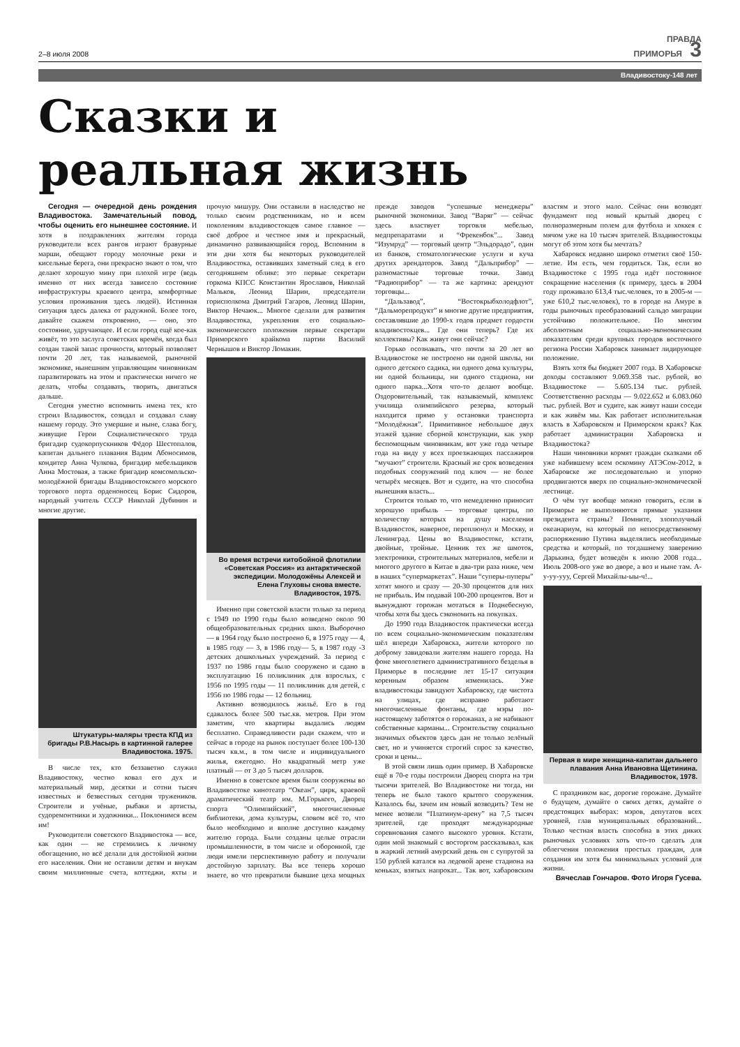2–8 июля 2008 ПРАВДА
ПРИМОРЬЯ 3
Владивостоку-148 лет
Сказки и реальная жизнь
Сегодня — очередной день рождения Владивостока. Замечательный повод, чтобы оценить его нынешнее состояние. И хотя в поздравлениях жителям города руководители всех рангов играют бравурные марши, обещают городу молочные реки и кисельные берега, они прекрасно знают о том, что делают хорошую мину при плохой игре (ведь именно от них всегда зависело состояние инфраструктуры краевого центра, комфортные условия проживания здесь людей). Истинная ситуация здесь далека от радужной. Более того, давайте скажем откровенно, — оно, это состояние, удручающее. И если город ещё кое-как живёт, то это заслуга советских времён, когда был создан такой запас прочности, который позволяет почти 20 лет, так называемой, рыночной экономике, нынешним управляющим чиновникам паразитировать на этом и практически ничего не делать, чтобы создавать, творить, двигаться дальше.
Сегодня уместно вспомнить имена тех, кто строил Владивосток, созидал и создавал славу нашему городу. Это умершие и ныне, слава богу, живущие Герои Социалистического труда бригадир судокорпускников Фёдор Шестопалов, капитан дальнего плавания Вадим Абоносимов, кондитер Анна Чулкова, бригадир мебельщиков Анна Мостовая, а также бригадир комсомольско-молодёжной бригады Владивостокского морского торгового порта орденоносец Борис Сидоров, народный учитель СССР Николай Дубинин и многие другие.
Штукатуры-маляры треста КПД из бригады Р.В.Насырь в картинной галерее Владивостока. 1975.
В числе тех, кто беззаветно служил Владивостоку, честно ковал его дух и материальный мир, десятки и сотни тысяч известных и безвестных сегодня тружеников. Строители и учёные, рыбаки и артисты, судоремонтники и художники... Поклонимся всем им!
Руководители советского Владивостока — все, как один — не стремились к личному обогащению, но всё делали для достойной жизни его населения. Они не оставили детям и внукам своим миллионные счета, коттеджи, яхты и прочую мишуру. Они оставили в наследство не только своим родственникам, но и всем поколениям владивостокцев самое главное — своё доброе и честное имя и прекрасный, динамично развивающийся город. Вспомним в эти дни хотя бы некоторых руководителей Владивостока, оставивших заметный след в его сегодняшнем облике: это первые секретари горкома КПСС Константин Ярославов, Николай Мальков, Леонид Шарин, председатели горисполкома Дмитрий Гагаров, Леонид Шарин, Виктор Нечаюк... Многое сделали для развития Владивостока, укрепления его социально-экономического положения первые секретари Приморского крайкома партии Василий Чернышов и Виктор Ломакин.
Во время встречи китобойной флотилии «Советская Россия» из антарктической экспедиции. Молодожёны Алексей и Елена Глуховы снова вместе. Владивосток, 1975.
Именно при советской власти только за период с 1949 по 1990 годы было возведено около 90 общеобразовательных средних школ. Выборочно — в 1964 году было построено 6, в 1975 году — 4, в 1985 году — 3, в 1986 году— 5, в 1987 году -3 детских дошкольных учреждений. За период с 1937 по 1986 годы было сооружено и сдано в эксплуатацию 16 поликлиник для взрослых, с 1956 по 1995 годы — 11 поликлиник для детей, с 1956 по 1986 годы — 12 больниц.
Активно возводилось жильё. Его в год сдавалось более 500 тыс.кв. метров. При этом заметим, что квартиры выдались людям бесплатно. Справедливости ради скажем, что и сейчас в городе на рынок поступает более 100-130 тысяч кв.м., в том числе и индивидуального жилья, ежегодно. Но квадратный метр уже платный — от 3 до 5 тысяч долларов.
Именно в советское время были сооружены во Владивостоке кинотеатр “Океан”, цирк, краевой драматический театр им. М.Горького, Дворец спорта “Олимпийский”, многочисленные библиотеки, дома культуры, словом всё то, что было необходимо и вполне доступно каждому жителю города. Были созданы целые отрасли промышленности, в том числе и оборонной, где люди имели перспективную работу и получали достойную зарплату. Вы все теперь хорошо знаете, во что превратили бывшие цеха мощных прежде заводов “успешные менеджеры” рыночной экономики. Завод “Варяг” — сейчас здесь властвует торговля мебелью, медпрепаратами и “Фрекенбок”... Завод “Изумруд” — торговый центр “Эльдорадо”, один из банков, стоматологические услуги и куча других арендаторов. Завод “Дальприбор” — разномастные торговые точки. Завод “Радиоприбор” — та же картина: арендуют торговцы...
“Дальзавод”, “Востокрыбхолодфлот”, “Дальморепродукт” и многие другие предприятия, составлявшие до 1990-х годов предмет гордости владивостокцев... Где они теперь? Где их коллективы? Как живут они сейчас?
Горько осознавать, что почти за 20 лет во Владивостоке не построено ни одной школы, ни одного детского садика, ни одного дома культуры, ни одной больницы, ни одного стадиона, ни одного парка...Хотя что-то делают вообще. Оздоровительный, так называемый, комплекс училища олимпийского резерва, который находится прямо у остановки транспорта “Молодёжная”. Примитивное небольшое двух этажей здание сборной конструкции, как укор беспомощным чиновникам, вот уже года четыре года на виду у всех проезжающих пассажиров “мучают” строители. Красный же срок возведения подобных сооружений под ключ — не более четырёх месяцев. Вот и судите, на что способна нынешняя власть...
Строится только то, что немедленно приносит хорошую прибыль — торговые центры, по количеству которых на душу населения Владивосток, наверное, переплюнул и Москву, и Ленинград. Цены во Владивостоке, кстати, двойные, тройные. Ценник тех же шмоток, электроники, строительных материалов, мебели и многого другого в Китае в два-три раза ниже, чем в наших “супермаркетах”. Наши “суперы-пуперы” хотят много и сразу — 20-30 процентов для них не прибыль. Им подавай 100-200 процентов. Вот и вынуждают горожан мотаться в Поднебесную, чтобы хотя бы здесь сэкономить на покупках.
До 1990 года Владивосток практически всегда по всем социально-экономическим показателям шёл впереди Хабаровска, жители которого по доброму завидовали жителям нашего города. На фоне многолетнего административного безделья в Приморье в последние лет 15-17 ситуация коренным образом изменилась. Уже владивостокцы завидуют Хабаровску, где чистота на улицах, где исправно работают многочисленные фонтаны, где мэры по-настоящему заботятся о горожанах, а не набивают собственные карманы... Строительству социально значимых объектов здесь дан не только зелёный свет, но и учиняется строгий спрос за качество, сроки и цены...
В этой связи лишь один пример. В Хабаровске ещё в 70-е годы построили Дворец спорта на три тысячи зрителей. Во Владивостоке ни тогда, ни теперь не было такого крытого сооружения. Казалось бы, зачем им новый возводить? Тем не менее возвели “Платинум-арену” на 7,5 тысяч зрителей, где проходят международные соревнования самого высокого уровня. Кстати, один мой знакомый с восторгом рассказывал, как в жаркий летний амурский день он с супругой за 150 рублей катался на ледовой арене стадиона на коньках, взятых напрокат... Так вот, хабаровским властям и этого мало. Сейчас они возводят фундамент под новый крытый дворец с полноразмерным полем для футбола и хоккея с мячом уже на 10 тысяч зрителей. Владивостокцы могут об этом хотя бы мечтать?
Хабаровск недавно широко отметил своё 150-летие. Им есть, чем гордиться. Так, если во Владивостоке с 1995 года идёт постоянное сокращение населения (к примеру, здесь в 2004 году проживало 613,4 тыс.человек, то в 2005-м — уже 610,2 тыс.человек), то в городе на Амуре в годы рыночных преобразований сальдо миграции устойчиво положительное. По многим абсолютным социально-экономическим показателям среди крупных городов восточного региона России Хабаровск занимает лидирующее положение.
Взять хотя бы бюджет 2007 года. В Хабаровске доходы составляют 9.069.358 тыс. рублей, во Владивостоке — 5.605.134 тыс. рублей. Соответственно расходы — 9.022.652 и 6.083.060 тыс. рублей. Вот и судите, как живут наши соседи и как живём мы. Как работает исполнительная власть в Хабаровском и Приморском краях? Как работает администрации Хабаровска и Владивостока?
Наши чиновники кормят граждан сказками об уже набившему всем оскомину АТЭСом-2012, в Хабаровске же последовательно и упорно продвигаются вверх по социально-экономической лестнице.
О чём тут вообще можно говорить, если в Приморье не выполняются прямые указания президента страны? Помните, злополучный океанариум, на который по непосредственному распоряжению Путина выделялись необходимые средства и который, по тогдашнему заверению Дарькина, будет возведён к июлю 2008 года... Июль 2008-ого уже во дворе, а воз и ныне там. А-у-уу-ууу, Сергей Михайлы-ыы-ч!...
Первая в мире женщина-капитан дальнего плавания Анна Ивановна Щетинина. Владивосток, 1978.
С праздником вас, дорогие горожане. Думайте о будущем, думайте о своих детях, думайте о предстоящих выборах: мэров, депутатов всех уровней, глав муниципальных образований... Только честная власть способна в этих диких рыночных условиях хоть что-то сделать для облегчения положения простых граждан, для создания им хотя бы минимальных условий для жизни.
Вячеслав Гончаров. Фото Игоря Гусева.